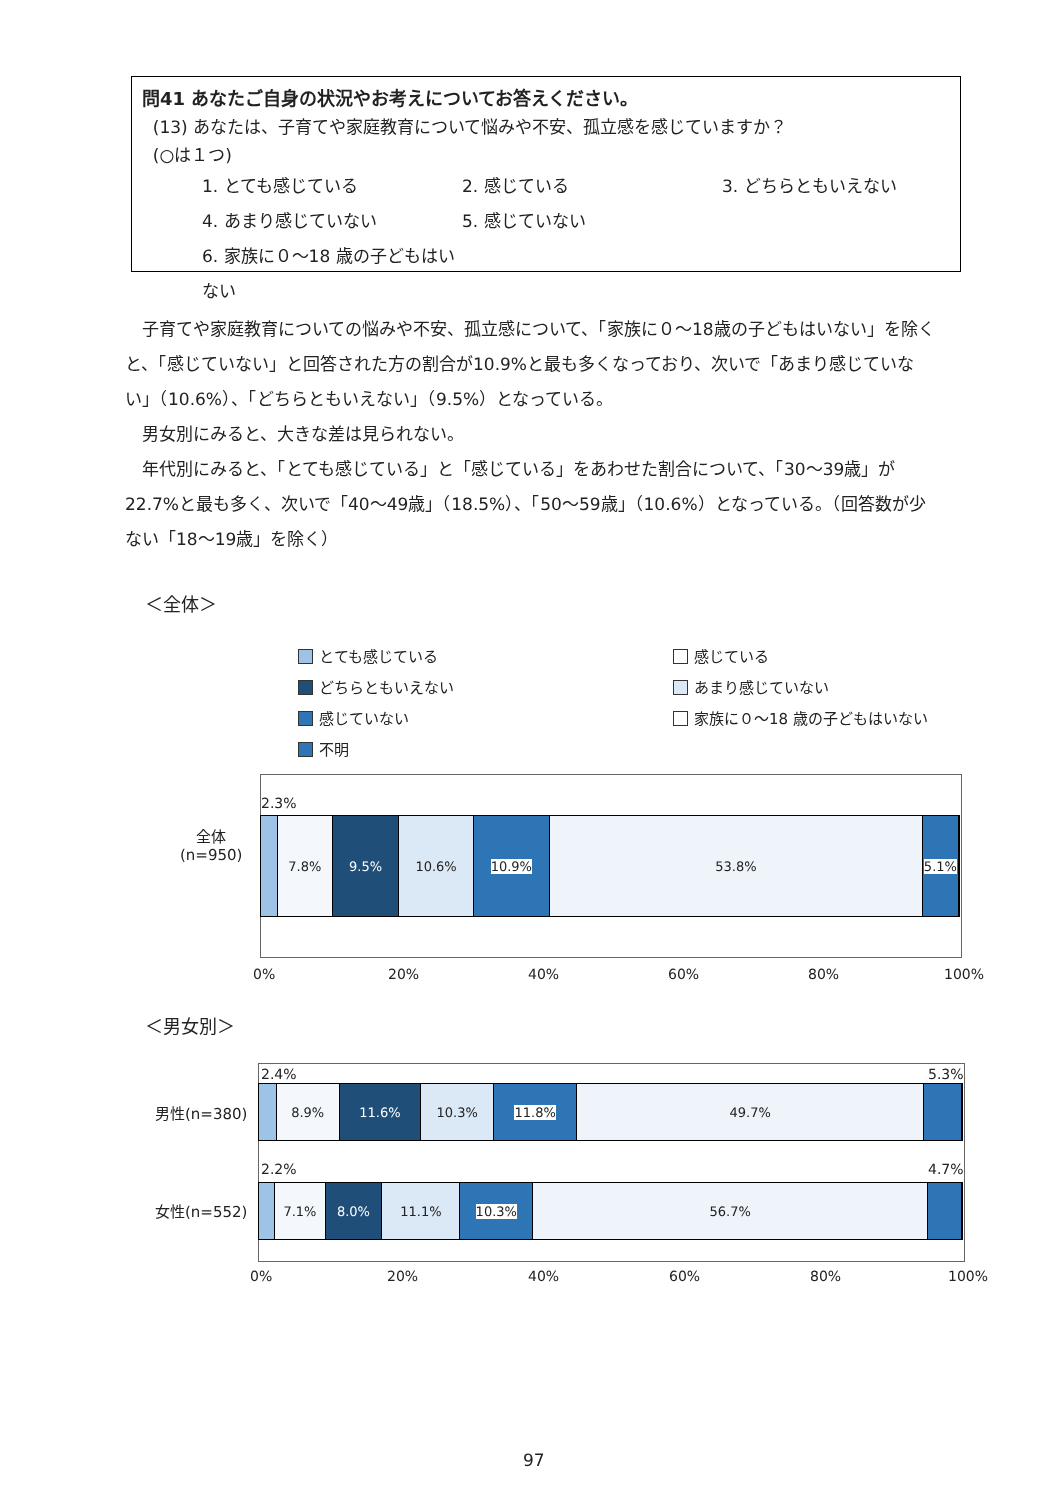問41 あなたご自身の状況やお考えについてお答えください。
(13) あなたは、子育てや家庭教育について悩みや不安、孤立感を感じていますか？
(○は１つ)
1. とても感じている 2. 感じている 3. どちらともいえない 4. あまり感じていない 5. 感じていない 6. 家族に０～18 歳の子どもはいない
　子育てや家庭教育についての悩みや不安、孤立感について、「家族に０～18歳の子どもはいない」を除くと、「感じていない」と回答された方の割合が10.9%と最も多くなっており、次いで「あまり感じていない」（10.6%）、「どちらともいえない」（9.5%）となっている。
　男女別にみると、大きな差は見られない。
　年代別にみると、「とても感じている」と「感じている」をあわせた割合について、「30～39歳」が22.7%と最も多く、次いで「40～49歳」（18.5%）、「50～59歳」（10.6%）となっている。（回答数が少ない「18～19歳」を除く）
＜全体＞
とても感じている 感じている どちらともいえない あまり感じていない 感じていない 家族に０～18 歳の子どもはいない 不明
全体
(n=950)
2.3%
7.8% 9.5% 10.6% 10.9% 53.8% 5.1%
0% 20% 40% 60% 80% 100%
＜男女別＞
2.4% 5.3%
男性(n=380)
8.9% 11.6% 10.3% 11.8% 49.7%
2.2% 4.7%
女性(n=552)
7.1% 8.0% 11.1% 10.3% 56.7%
0% 20% 40% 60% 80% 100%
97